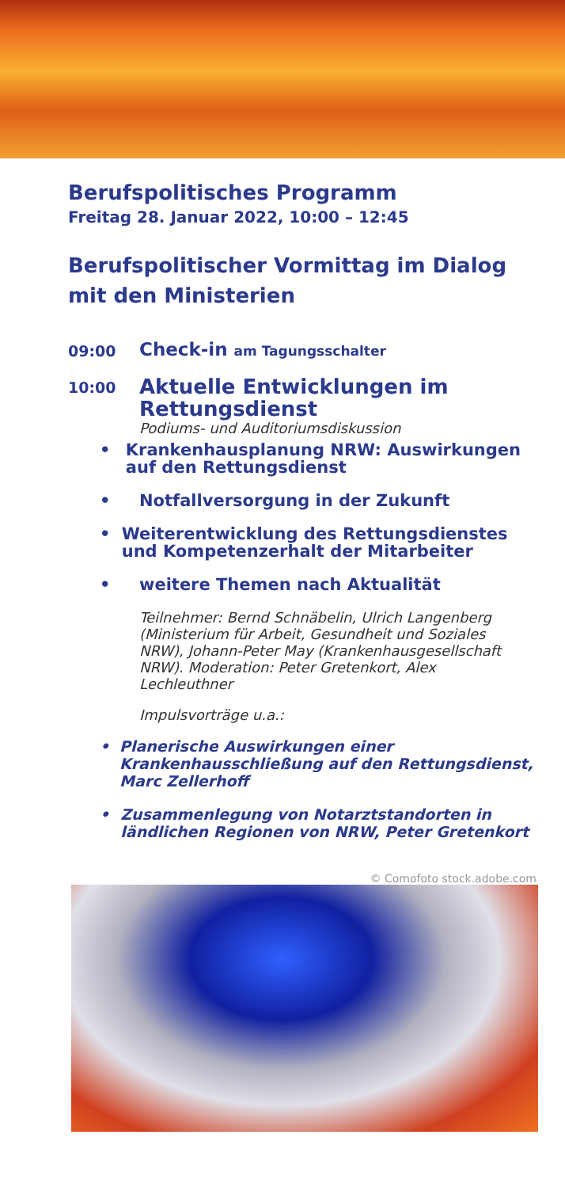Berufspolitisches Programm
Freitag 28. Januar 2022, 10:00 – 12:45
Berufspolitischer Vormittag im Dialog
mit den Ministerien
09:00
Check-in am Tagungsschalter
10:00
Aktuelle Entwicklungen im Rettungsdienst
Podiums- und Auditoriumsdiskussion
• Krankenhausplanung NRW: Auswirkungen auf den Rettungsdienst
• Notfallversorgung in der Zukunft
• Weiterentwicklung des Rettungsdienstes und Kompetenzerhalt der Mitarbeiter
• weitere Themen nach Aktualität
Teilnehmer: Bernd Schnäbelin, Ulrich Langenberg (Ministerium für Arbeit, Gesundheit und Soziales NRW), Johann-Peter May (Krankenhausgesellschaft NRW). Moderation: Peter Gretenkort, Alex Lechleuthner
Impulsvorträge u.a.:
• Planerische Auswirkungen einer Krankenhausschließung auf den Rettungsdienst, Marc Zellerhoff
• Zusammenlegung von Notarztstandorten in ländlichen Regionen von NRW, Peter Gretenkort
© Comofoto stock.adobe.com